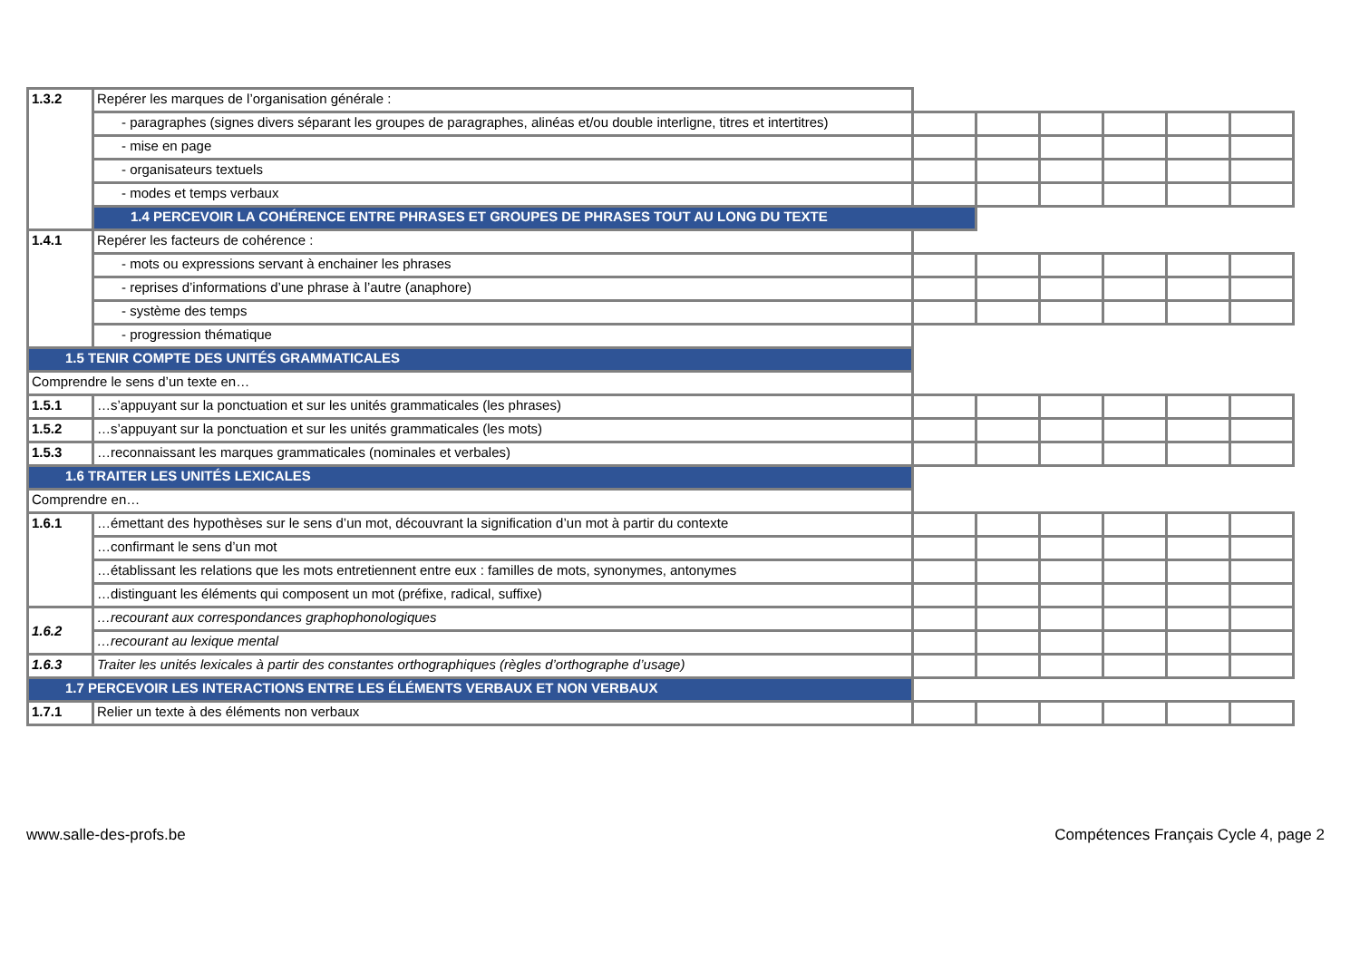| 1.3.2 | Repérer les marques de l’organisation générale : | | | | | | |
| | - paragraphes (signes divers séparant les groupes de paragraphes, alinéas et/ou double interligne, titres et intertitres) | | | | | | |
| | - mise en page | | | | | | |
| | - organisateurs textuels | | | | | | |
| | - modes et temps verbaux | | | | | | |
| | 1.4 PERCEVOIR LA COHÉRENCE ENTRE PHRASES ET GROUPES DE PHRASES TOUT AU LONG DU TEXTE | | | | | | |
| 1.4.1 | Repérer les facteurs de cohérence : | | | | | | |
| | - mots ou expressions servant à enchainer les phrases | | | | | | |
| | - reprises d’informations d’une phrase à l’autre (anaphore) | | | | | | |
| | - système des temps | | | | | | |
| | - progression thématique | | | | | | |
| 1.5 TENIR COMPTE DES UNITÉS GRAMMATICALES | | | | | | | |
| Comprendre le sens d’un texte en… | | | | | | | |
| 1.5.1 | …s’appuyant sur la ponctuation et sur les unités grammaticales (les phrases) | | | | | | |
| 1.5.2 | …s’appuyant sur la ponctuation et sur les unités grammaticales (les mots) | | | | | | |
| 1.5.3 | …reconnaissant les marques grammaticales (nominales et verbales) | | | | | | |
| 1.6 TRAITER LES UNITÉS LEXICALES | | | | | | | |
| Comprendre en… | | | | | | | |
| 1.6.1 | …émettant des hypothèses sur le sens d’un mot, découvrant la signification d’un mot à partir du contexte | | | | | | |
| | …confirmant le sens d’un mot | | | | | | |
| | …établissant les relations que les mots entretiennent entre eux : familles de mots, synonymes, antonymes | | | | | | |
| | …distinguant les éléments qui composent un mot (préfixe, radical, suffixe) | | | | | | |
| 1.6.2 | …recourant aux correspondances graphophonologiques | | | | | | |
| | …recourant au lexique mental | | | | | | |
| 1.6.3 | Traiter les unités lexicales à partir des constantes orthographiques (règles d’orthographe d’usage) | | | | | | |
| 1.7 PERCEVOIR LES INTERACTIONS ENTRE LES ÉLÉMENTS VERBAUX ET NON VERBAUX | | | | | | | |
| 1.7.1 | Relier un texte à des éléments non verbaux | | | | | | |
www.salle-des-profs.be Compétences Français Cycle 4, page 2